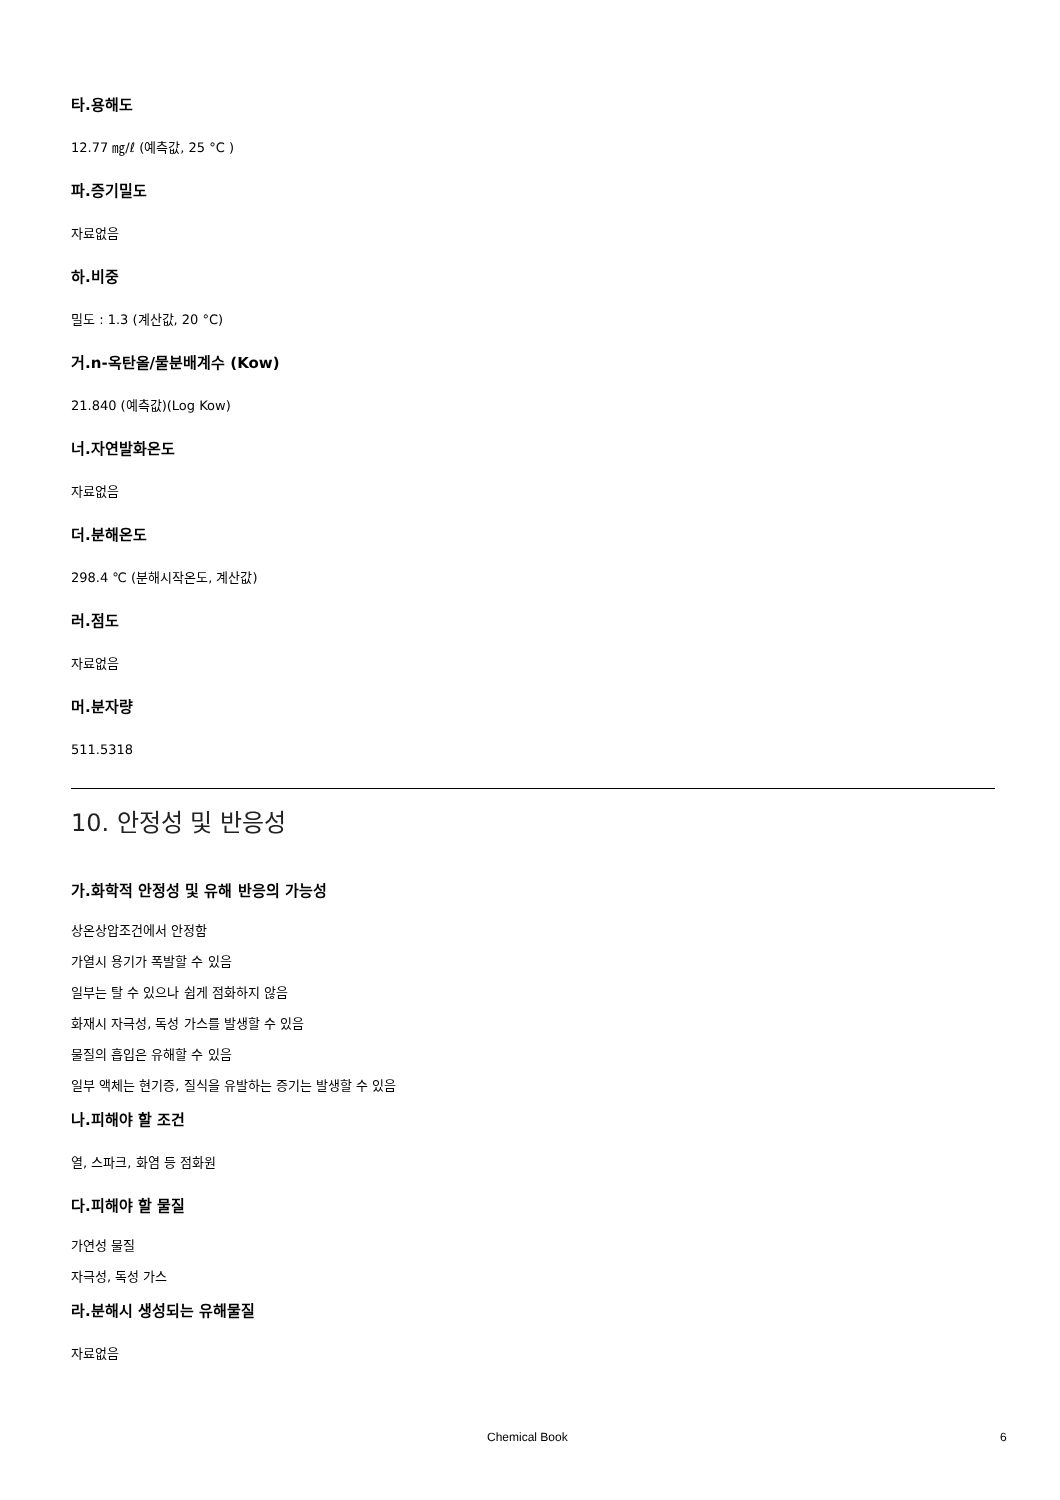타.용해도
12.77 ㎎/ℓ (예측값, 25 °C )
파.증기밀도
자료없음
하.비중
밀도 : 1.3 (계산값, 20 °C)
거.n-옥탄올/물분배계수 (Kow)
21.840 (예측값)(Log Kow)
너.자연발화온도
자료없음
더.분해온도
298.4 ℃ (분해시작온도, 계산값)
러.점도
자료없음
머.분자량
511.5318
10. 안정성 및 반응성
가.화학적 안정성 및 유해 반응의 가능성
상온상압조건에서 안정함
가열시 용기가 폭발할 수 있음
일부는 탈 수 있으나 쉽게 점화하지 않음
화재시 자극성, 독성 가스를 발생할 수 있음
물질의 흡입은 유해할 수 있음
일부 액체는 현기증, 질식을 유발하는 증기는 발생할 수 있음
나.피해야 할 조건
열, 스파크, 화염 등 점화원
다.피해야 할 물질
가연성 물질
자극성, 독성 가스
라.분해시 생성되는 유해물질
자료없음
Chemical Book 6